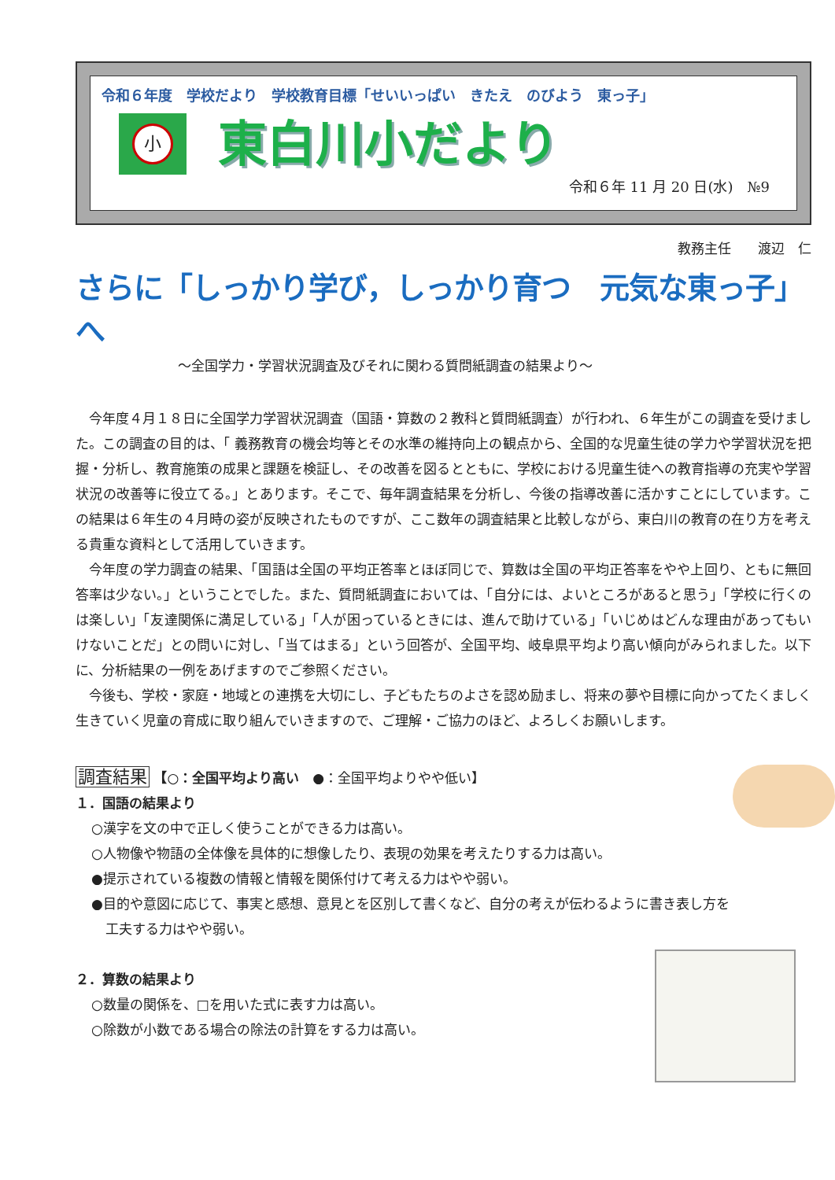令和６年度　学校だより　学校教育目標「せいいっぱい　きたえ　のびよう　東っ子」
小
東白川小だより
令和６年 11 月 20 日(水)　№9
教務主任　　渡辺　仁
さらに「しっかり学び，しっかり育つ　元気な東っ子」へ
～全国学力・学習状況調査及びそれに関わる質問紙調査の結果より～
今年度４月１８日に全国学力学習状況調査（国語・算数の２教科と質問紙調査）が行われ、６年生がこの調査を受けました。この調査の目的は、「 義務教育の機会均等とその水準の維持向上の観点から、全国的な児童生徒の学力や学習状況を把握・分析し、教育施策の成果と課題を検証し、その改善を図るとともに、学校における児童生徒への教育指導の充実や学習状況の改善等に役立てる。」とあります。そこで、毎年調査結果を分析し、今後の指導改善に活かすことにしています。この結果は６年生の４月時の姿が反映されたものですが、ここ数年の調査結果と比較しながら、東白川の教育の在り方を考える貴重な資料として活用していきます。
今年度の学力調査の結果、「国語は全国の平均正答率とほぼ同じで、算数は全国の平均正答率をやや上回り、ともに無回答率は少ない。」ということでした。また、質問紙調査においては、「自分には、よいところがあると思う」「学校に行くのは楽しい」「友達関係に満足している」「人が困っているときには、進んで助けている」「いじめはどんな理由があってもいけないことだ」との問いに対し、「当てはまる」という回答が、全国平均、岐阜県平均より高い傾向がみられました。以下に、分析結果の一例をあげますのでご参照ください。
今後も、学校・家庭・地域との連携を大切にし、子どもたちのよさを認め励まし、将来の夢や目標に向かってたくましく生きていく児童の育成に取り組んでいきますので、ご理解・ご協力のほど、よろしくお願いします。
調査結果 【○：全国平均より高い　●：全国平均よりやや低い】
１．国語の結果より
○漢字を文の中で正しく使うことができる力は高い。
○人物像や物語の全体像を具体的に想像したり、表現の効果を考えたりする力は高い。
●提示されている複数の情報と情報を関係付けて考える力はやや弱い。
●目的や意図に応じて、事実と感想、意見とを区別して書くなど、自分の考えが伝わるように書き表し方を
工夫する力はやや弱い。
２．算数の結果より
○数量の関係を、□を用いた式に表す力は高い。
○除数が小数である場合の除法の計算をする力は高い。